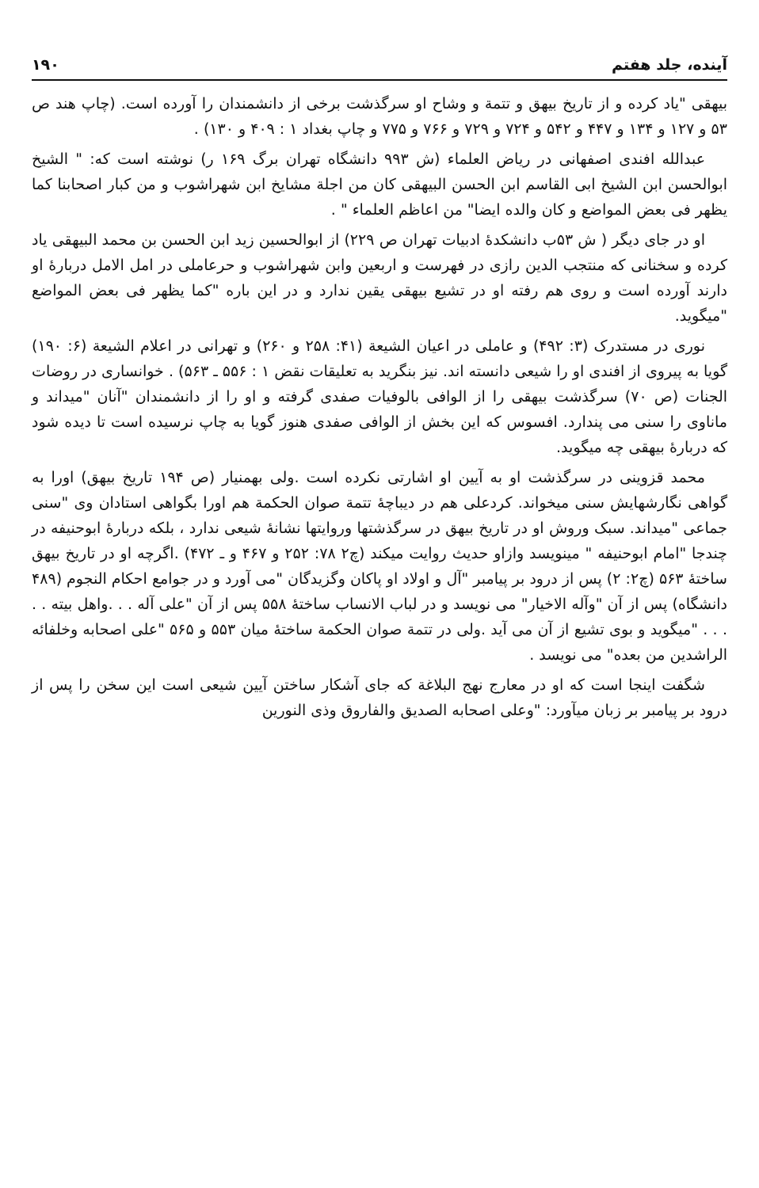آینده، جلد هفتم ۱۹۰
بیهقی "یاد کرده و از تاریخ بیهق و تتمة و وشاح او سرگذشت برخی از دانشمندان را آورده است. (چاپ هند ص ۵۳ و ۱۲۷ و ۱۳۴ و ۴۴۷ و ۵۴۲ و ۷۲۴ و ۷۲۹ و ۷۶۶ و ۷۷۵ و چاپ بغداد ۱ : ۴۰۹ و ۱۳۰) .
عبدالله افندی اصفهانی در ریاض العلماء (ش ۹۹۳ دانشگاه تهران برگ ۱۶۹ ر) نوشته است که: " الشیخ ابوالحسن ابن الشیخ ابی القاسم ابن الحسن البیهقی کان من اجلة مشایخ ابن شهراشوب و من کبار اصحابنا کما یظهر فی بعض المواضع و کان والده ایضا" من اعاظم العلماء " .
او در جای دیگر ( ش ۵۳ب دانشکدهٔ ادبیات تهران ص ۲۲۹) از ابوالحسین زید ابن الحسن بن محمد البیهقی یاد کرده و سخنانی که منتجب الدین رازی در فهرست و اربعین وابن شهراشوب و حرعاملی در امل الامل دربارهٔ او دارند آورده است و روی هم رفته او در تشیع بیهقی یقین ندارد و در این باره "کما یظهر فی بعض المواضع "میگوید.
نوری در مستدرک (۳: ۴۹۲) و عاملی در اعیان الشیعة (۴۱: ۲۵۸ و ۲۶۰) و تهرانی در اعلام الشیعة (۶: ۱۹۰) گویا به پیروی از افندی او را شیعی دانسته اند. نیز بنگرید به تعلیقات نقض ۱ : ۵۵۶ ـ ۵۶۳) . خوانساری در روضات الجنات (ص ۷۰) سرگذشت بیهقی را از الوافی بالوفیات صفدی گرفته و او را از دانشمندان "آنان "میداند و ماناوی را سنی می پندارد. افسوس که این بخش از الوافی صفدی هنوز گویا به چاپ نرسیده است تا دیده شود که دربارهٔ بیهقی چه میگوید.
محمد قزوینی در سرگذشت او به آیین او اشارتی نکرده است .ولی بهمنیار (ص ۱۹۴ تاریخ بیهق) اورا به گواهی نگارشهایش سنی میخواند. کردعلی هم در دیباچهٔ تتمة صوان الحکمة هم اورا بگواهی استادان وی "سنی جماعی "میداند. سبک وروش او در تاریخ بیهق در سرگذشتها وروایتها نشانهٔ شیعی ندارد ، بلکه دربارهٔ ابوحنیفه در چندجا "امام ابوحنیفه " مینویسد وازاو حدیث روایت میکند (چ۲ ۷۸: ۲۵۲ و ۴۶۷ و ـ ۴۷۲) .اگرچه او در تاریخ بیهق ساختهٔ ۵۶۳ (چ۲: ۲) پس از درود بر پیامبر "آل و اولاد او پاکان وگزیدگان "می آورد و در جوامع احکام النجوم (۴۸۹ دانشگاه) پس از آن "وآله الاخیار" می نویسد و در لباب الانساب ساختهٔ ۵۵۸ پس از آن "علی آله . . .واهل بیته . . . . . "میگوید و بوی تشیع از آن می آید .ولی در تتمة صوان الحکمة ساختهٔ میان ۵۵۳ و ۵۶۵ "علی اصحابه وخلفائه الراشدین من بعده" می نویسد .
شگفت اینجا است که او در معارج نهج البلاغة که جای آشکار ساختن آیین شیعی است این سخن را پس از درود بر پیامبر بر زبان میآورد: "وعلی اصحابه الصدیق والفاروق وذی النورین